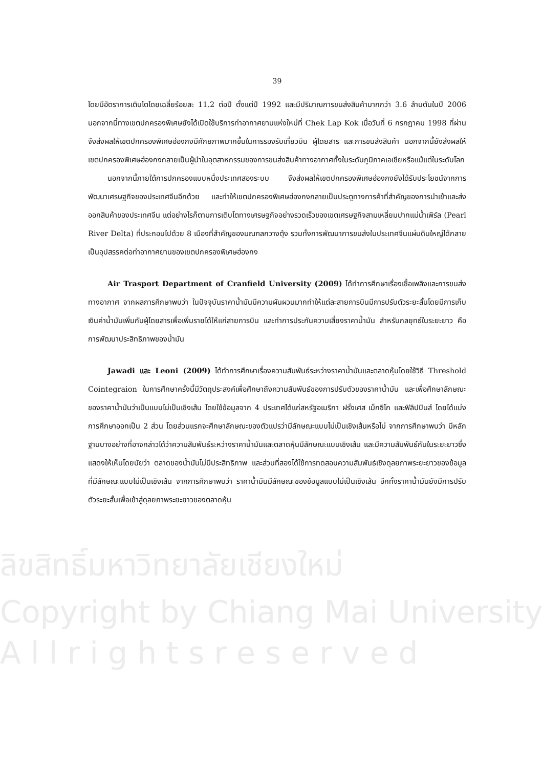ลิขสิทธิ์มหาวิทยาลัยเชียงใหม่
Copyright by Chiang Mai University
A l l r i g h t s r e s e r v e d
39
โดยมีอัตราการเติบโตโดยเฉลี่ยร้อยละ 11.2 ต่อปี ตั้งแต่ปี 1992 และมีปริมาณการขนส่งสินค้ามากกว่า 3.6 ล้านตันในปี 2006 นอกจากนี้ทางเขตปกครองพิเศษยังได้เปิดใช้บริการท่าอากาศยานแห่งใหม่ที่ Chek Lap Kok เมื่อวันที่ 6 กรกฎาคม 1998 ที่ผ่าน จึงส่งผลให้เขตปกครองพิเศษฮ่องกงมีศักยภาพมากขึ้นในการรองรับเที่ยวบิน ผู้โดยสาร และการขนส่งสินค้า นอกจากนี้ยังส่งผลให้เขตปกครองพิเศษฮ่องกงกลายเป็นผู้นำในอุตสาหกรรมของการขนส่งสินค้าทางอากาศทั้งในระดับภูมิภาคเอเชียหรือแม้แต่ในระดับโลก
นอกจากนี้ภายใต้การปกครองแบบหนึ่งประเทศสองระบบ จึงส่งผลให้เขตปกครองพิเศษฮ่องกงยังได้รับประโยชน์จากการพัฒนาเศรษฐกิจของประเทศจีนอีกด้วย และทำให้เขตปกครองพิเศษฮ่องกงกลายเป็นประตูทางการค้าที่สำคัญของการนำเข้าและส่งออกสินค้าของประเทศจีน แต่อย่างไรก็ตามการเติบโตทางเศรษฐกิจอย่างรวดเร็วของเขตเศรษฐกิจสามเหลี่ยมปากแม่น้ำเพิร์ล (Pearl River Delta) ที่ประกอบไปด้วย 8 เมืองที่สำคัญของมณฑลกวางตุ้ง รวมทั้งการพัฒนาการขนส่งในประเทศจีนแผ่นดินใหญ่ได้กลายเป็นอุปสรรคต่อท่าอากาศยานของเขตปกครองพิเศษฮ่องกง
Air Trasport Department of Cranfield University (2009) ได้ทำการศึกษาเรื่องเชื้อเพลิงและการขนส่งทางอากาศ จากผลการศึกษาพบว่า ในปัจจุบันราคาน้ำมันมีความผันผวนมากทำให้แต่ละสายการบินมีการปรับตัวระยะสั้นโดยมีการเก็บเงินค่าน้ำมันเพิ่มกับผู้โดยสารเพื่อเพิ่มรายได้ให้แก่สายการบิน และทำการประกันความเสี่ยงราคาน้ำมัน สำหรับกลยุทธ์ในระยะยาว คือ การพัฒนาประสิทธิภาพของน้ำมัน
Jawadi และ Leoni (2009) ได้ทำการศึกษาเรื่องความสัมพันธ์ระหว่างราคาน้ำมันและตลาดหุ้นโดยใช้วิธี Threshold Cointegraion ในการศึกษาครั้งนี้มีวัตถุประสงค์เพื่อศึกษาถึงความสัมพันธ์ของการปรับตัวของราคาน้ำมัน และเพื่อศึกษาลักษณะของราคาน้ำมันว่าเป็นแบบไม่เป็นเชิงเส้น โดยใช้ข้อมูลจาก 4 ประเทศได้แก่สหรัฐอเมริกา ฝรั่งเศส เม็กซิโก และฟิลิปปินส์ โดยได้แบ่งการศึกษาออกเป็น 2 ส่วน โดยส่วนแรกจะศึกษาลักษณะของตัวแปรว่ามีลักษณะแบบไม่เป็นเชิงเส้นหรือไม่ จากการศึกษาพบว่า มีหลักฐานบางอย่างที่อาจกล่าวได้ว่าความสัมพันธ์ระหว่างราคาน้ำมันและตลาดหุ้นมีลักษณะแบบเชิงเส้น และมีความสัมพันธ์กันในระยะยาวซึ่งแสดงให้เห็นโดยนัยว่า ตลาดของน้ำมันไม่มีประสิทธิภาพ และส่วนที่สองได้ใช้การทดสอบความสัมพันธ์เชิงดุลยภาพระยะยาวของข้อมูลที่มีลักษณะแบบไม่เป็นเชิงเส้น จากการศึกษาพบว่า ราคาน้ำมันมีลักษณะของข้อมูลแบบไม่เป็นเชิงเส้น อีกทั้งราคาน้ำมันยังมีการปรับตัวระยะสั้นเพื่อเข้าสู่ดุลยภาพระยะยาวของตลาดหุ้น